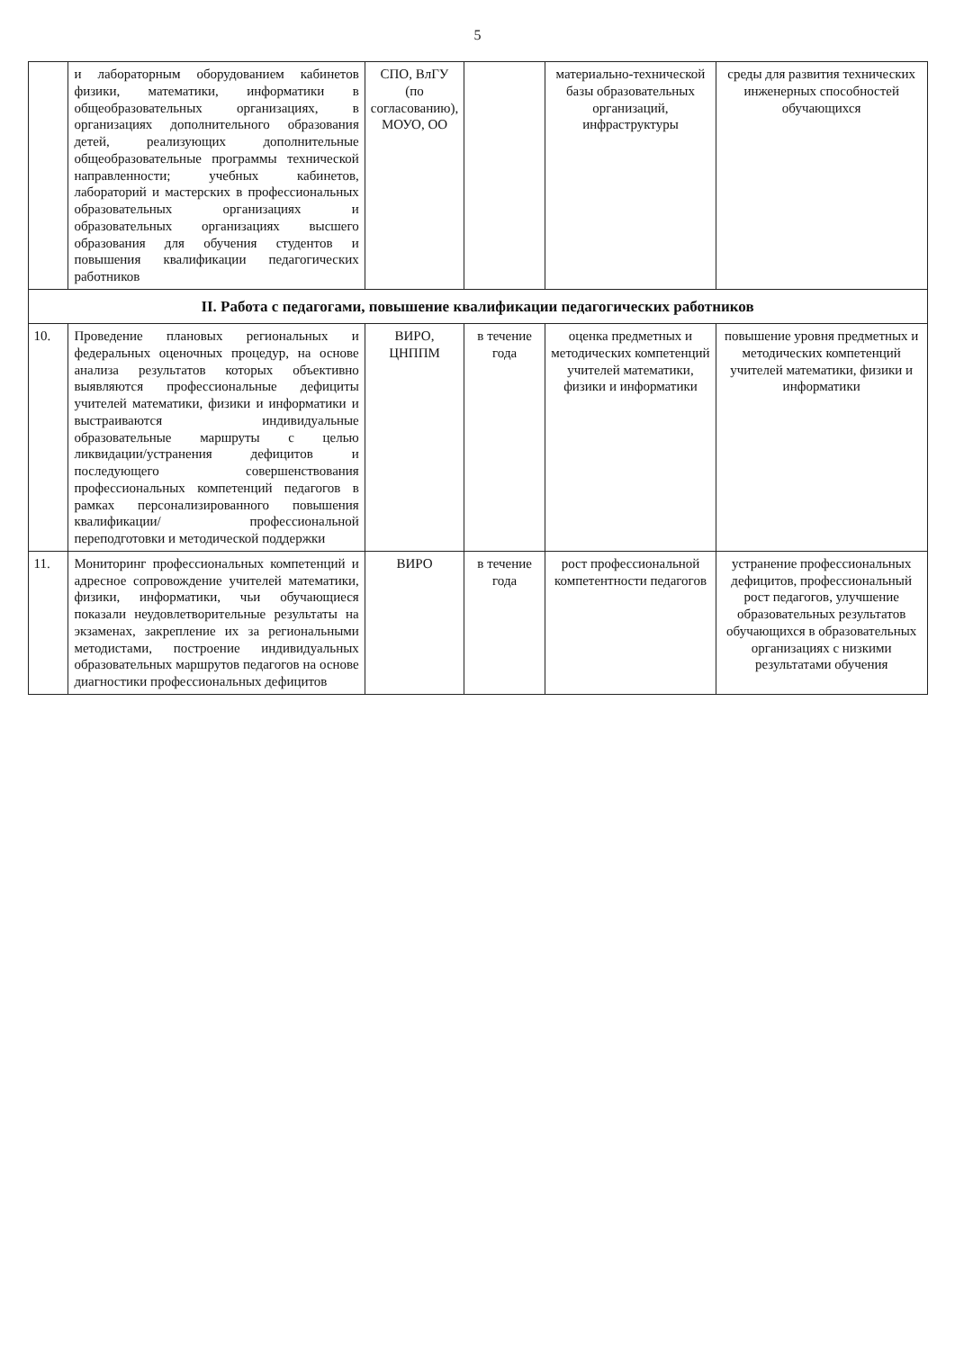5
| | и лабораторным оборудованием кабинетов физики, математики, информатики в общеобразовательных организациях, в организациях дополнительного образования детей, реализующих дополнительные общеобразовательные программы технической направленности; учебных кабинетов, лабораторий и мастерских в профессиональных образовательных организациях и образовательных организациях высшего образования для обучения студентов и повышения квалификации педагогических работников | СПО, ВлГУ (по согласованию), МОУО, ОО | | материально-технической базы образовательных организаций, инфраструктуры | среды для развития технических инженерных способностей обучающихся |
| II. Работа с педагогами, повышение квалификации педагогических работников | | | | | |
| 10. | Проведение плановых региональных и федеральных оценочных процедур, на основе анализа результатов которых объективно выявляются профессиональные дефициты учителей математики, физики и информатики и выстраиваются индивидуальные образовательные маршруты с целью ликвидации/устранения дефицитов и последующего совершенствования профессиональных компетенций педагогов в рамках персонализированного повышения квалификации/ профессиональной переподготовки и методической поддержки | ВИРО, ЦНППМ | в течение года | оценка предметных и методических компетенций учителей математики, физики и информатики | повышение уровня предметных и методических компетенций учителей математики, физики и информатики |
| 11. | Мониторинг профессиональных компетенций и адресное сопровождение учителей математики, физики, информатики, чьи обучающиеся показали неудовлетворительные результаты на экзаменах, закрепление их за региональными методистами, построение индивидуальных образовательных маршрутов педагогов на основе диагностики профессиональных дефицитов | ВИРО | в течение года | рост профессиональной компетентности педагогов | устранение профессиональных дефицитов, профессиональный рост педагогов, улучшение образовательных результатов обучающихся в образовательных организациях с низкими результатами обучения |